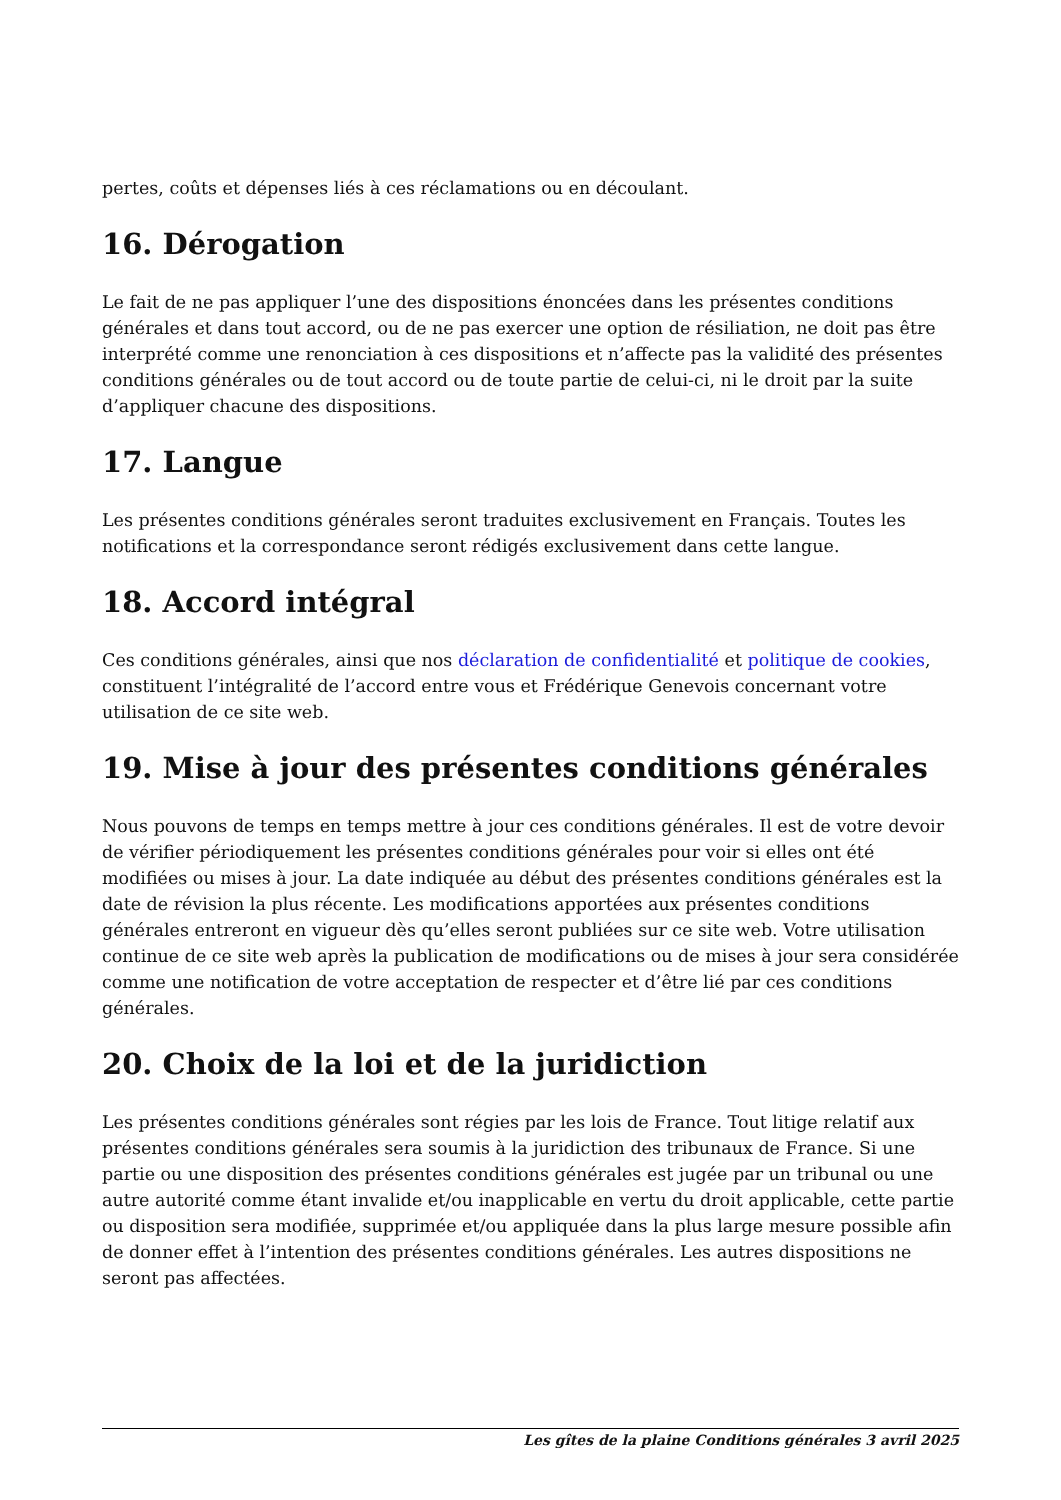pertes, coûts et dépenses liés à ces réclamations ou en découlant.
16. Dérogation
Le fait de ne pas appliquer l’une des dispositions énoncées dans les présentes conditions générales et dans tout accord, ou de ne pas exercer une option de résiliation, ne doit pas être interprété comme une renonciation à ces dispositions et n’affecte pas la validité des présentes conditions générales ou de tout accord ou de toute partie de celui-ci, ni le droit par la suite d’appliquer chacune des dispositions.
17. Langue
Les présentes conditions générales seront traduites exclusivement en Français. Toutes les notifications et la correspondance seront rédigés exclusivement dans cette langue.
18. Accord intégral
Ces conditions générales, ainsi que nos déclaration de confidentialité et politique de cookies, constituent l’intégralité de l’accord entre vous et Frédérique Genevois concernant votre utilisation de ce site web.
19. Mise à jour des présentes conditions générales
Nous pouvons de temps en temps mettre à jour ces conditions générales. Il est de votre devoir de vérifier périodiquement les présentes conditions générales pour voir si elles ont été modifiées ou mises à jour. La date indiquée au début des présentes conditions générales est la date de révision la plus récente. Les modifications apportées aux présentes conditions générales entreront en vigueur dès qu’elles seront publiées sur ce site web. Votre utilisation continue de ce site web après la publication de modifications ou de mises à jour sera considérée comme une notification de votre acceptation de respecter et d’être lié par ces conditions générales.
20. Choix de la loi et de la juridiction
Les présentes conditions générales sont régies par les lois de France. Tout litige relatif aux présentes conditions générales sera soumis à la juridiction des tribunaux de France. Si une partie ou une disposition des présentes conditions générales est jugée par un tribunal ou une autre autorité comme étant invalide et/ou inapplicable en vertu du droit applicable, cette partie ou disposition sera modifiée, supprimée et/ou appliquée dans la plus large mesure possible afin de donner effet à l’intention des présentes conditions générales. Les autres dispositions ne seront pas affectées.
Les gîtes de la plaine Conditions générales 3 avril 2025